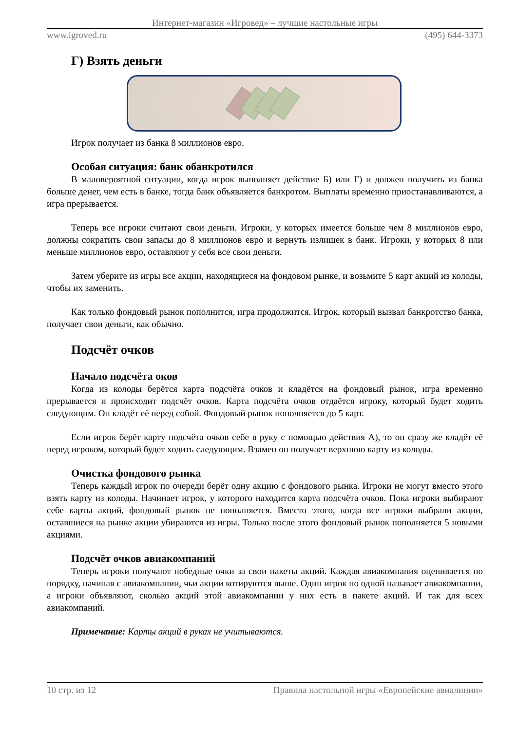Интернет-магазин «Игровед» – лучшие настольные игры
www.igroved.ru (495) 644-3373
Г) Взять деньги
Игрок получает из банка 8 миллионов евро.
Особая ситуация: банк обанкротился
В маловероятной ситуации, когда игрок выполняет действие Б) или Г) и должен получить из банка больше денег, чем есть в банке, тогда банк объявляется банкротом. Выплаты временно приостанавливаются, а игра прерывается.
Теперь все игроки считают свои деньги. Игроки, у которых имеется больше чем 8 миллионов евро, должны сократить свои запасы до 8 миллионов евро и вернуть излишек в банк. Игроки, у которых 8 или меньше миллионов евро, оставляют у себя все свои деньги.
Затем уберите из игры все акции, находящиеся на фондовом рынке, и возьмите 5 карт акций из колоды, чтобы их заменить.
Как только фондовый рынок пополнится, игра продолжится. Игрок, который вызвал банкротство банка, получает свои деньги, как обычно.
Подсчёт очков
Начало подсчёта оков
Когда из колоды берётся карта подсчёта очков и кладётся на фондовый рынок, игра временно прерывается и происходит подсчёт очков. Карта подсчёта очков отдаётся игроку, который будет ходить следующим. Он кладёт её перед собой. Фондовый рынок пополняется до 5 карт.
Если игрок берёт карту подсчёта очков себе в руку с помощью действия А), то он сразу же кладёт её перед игроком, который будет ходить следующим. Взамен он получает верхнюю карту из колоды.
Очистка фондового рынка
Теперь каждый игрок по очереди берёт одну акцию с фондового рынка. Игроки не могут вместо этого взять карту из колоды. Начинает игрок, у которого находится карта подсчёта очков. Пока игроки выбирают себе карты акций, фондовый рынок не пополняется. Вместо этого, когда все игроки выбрали акции, оставшиеся на рынке акции убираются из игры. Только после этого фондовый рынок пополняется 5 новыми акциями.
Подсчёт очков авиакомпаний
Теперь игроки получают победные очки за свои пакеты акций. Каждая авиакомпания оценивается по порядку, начиная с авиакомпании, чьи акции котируются выше. Один игрок по одной называет авиакомпании, а игроки объявляют, сколько акций этой авиакомпании у них есть в пакете акций. И так для всех авиакомпаний.
Примечание: Карты акций в руках не учитываются.
10 стр. из 12 Правила настольной игры «Европейские авиалинии»